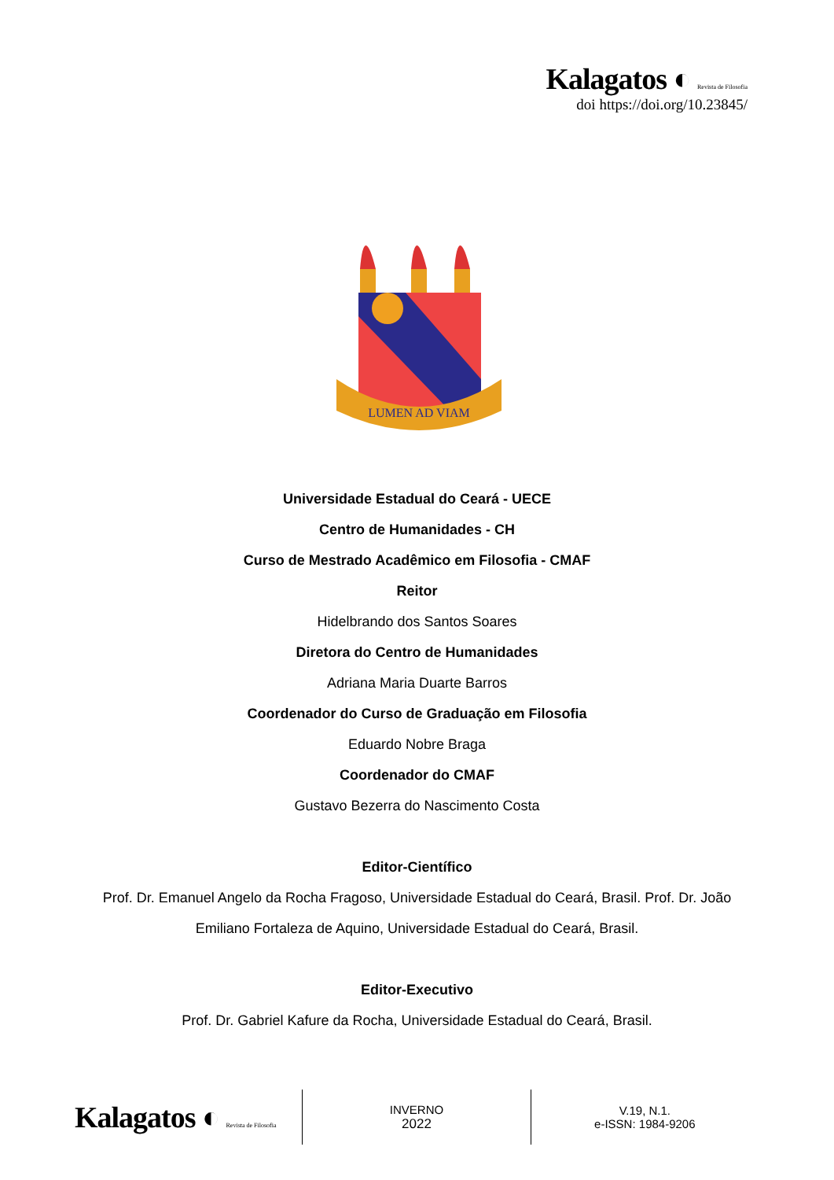Kalagatos ◐ Revista de Filosofia
doi https://doi.org/10.23845/
LUMEN AD VIAM
Universidade Estadual do Ceará - UECE
Centro de Humanidades - CH
Curso de Mestrado Acadêmico em Filosofia - CMAF
Reitor
Hidelbrando dos Santos Soares
Diretora do Centro de Humanidades
Adriana Maria Duarte Barros
Coordenador do Curso de Graduação em Filosofia
Eduardo Nobre Braga
Coordenador do CMAF
Gustavo Bezerra do Nascimento Costa
Editor-Científico
Prof. Dr. Emanuel Angelo da Rocha Fragoso, Universidade Estadual do Ceará, Brasil. Prof. Dr. João Emiliano Fortaleza de Aquino, Universidade Estadual do Ceará, Brasil.
Editor-Executivo
Prof. Dr. Gabriel Kafure da Rocha, Universidade Estadual do Ceará, Brasil.
Kalagatos ◐ Revista de Filosofia
INVERNO
2022
V.19, N.1.
e-ISSN: 1984-9206